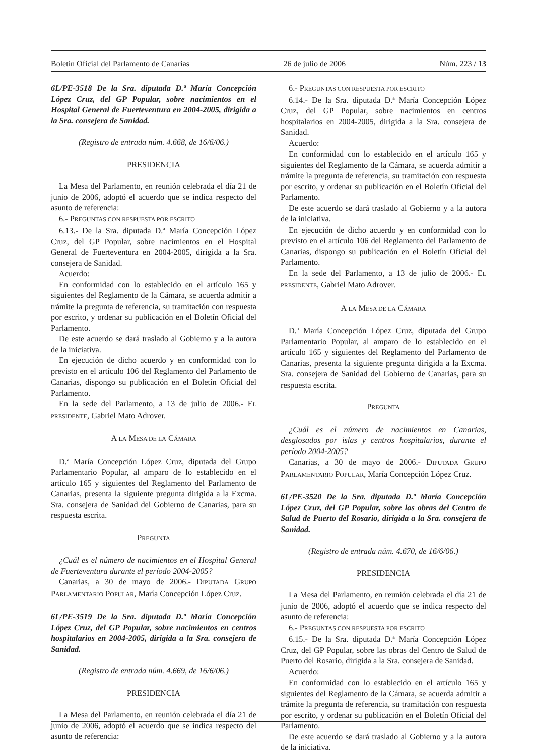Boletín Oficial del Parlamento de Canarias 26 de julio de 2006 Núm. 223 / 13
6L/PE-3518 De la Sra. diputada D.ª María Concepción López Cruz, del GP Popular, sobre nacimientos en el Hospital General de Fuerteventura en 2004-2005, dirigida a la Sra. consejera de Sanidad.
(Registro de entrada núm. 4.668, de 16/6/06.)
PRESIDENCIA
La Mesa del Parlamento, en reunión celebrada el día 21 de junio de 2006, adoptó el acuerdo que se indica respecto del asunto de referencia:
6.- PREGUNTAS CON RESPUESTA POR ESCRITO
6.13.- De la Sra. diputada D.ª María Concepción López Cruz, del GP Popular, sobre nacimientos en el Hospital General de Fuerteventura en 2004-2005, dirigida a la Sra. consejera de Sanidad.
Acuerdo:
En conformidad con lo establecido en el artículo 165 y siguientes del Reglamento de la Cámara, se acuerda admitir a trámite la pregunta de referencia, su tramitación con respuesta por escrito, y ordenar su publicación en el Boletín Oficial del Parlamento.
De este acuerdo se dará traslado al Gobierno y a la autora de la iniciativa.
En ejecución de dicho acuerdo y en conformidad con lo previsto en el artículo 106 del Reglamento del Parlamento de Canarias, dispongo su publicación en el Boletín Oficial del Parlamento.
En la sede del Parlamento, a 13 de julio de 2006.- EL PRESIDENTE, Gabriel Mato Adrover.
A LA MESA DE LA CÁMARA
D.ª María Concepción López Cruz, diputada del Grupo Parlamentario Popular, al amparo de lo establecido en el artículo 165 y siguientes del Reglamento del Parlamento de Canarias, presenta la siguiente pregunta dirigida a la Excma. Sra. consejera de Sanidad del Gobierno de Canarias, para su respuesta escrita.
PREGUNTA
¿Cuál es el número de nacimientos en el Hospital General de Fuerteventura durante el período 2004-2005?
Canarias, a 30 de mayo de 2006.- DIPUTADA GRUPO PARLAMENTARIO POPULAR, María Concepción López Cruz.
6L/PE-3519 De la Sra. diputada D.ª María Concepción López Cruz, del GP Popular, sobre nacimientos en centros hospitalarios en 2004-2005, dirigida a la Sra. consejera de Sanidad.
(Registro de entrada núm. 4.669, de 16/6/06.)
PRESIDENCIA
La Mesa del Parlamento, en reunión celebrada el día 21 de junio de 2006, adoptó el acuerdo que se indica respecto del asunto de referencia:
6.- PREGUNTAS CON RESPUESTA POR ESCRITO
6.14.- De la Sra. diputada D.ª María Concepción López Cruz, del GP Popular, sobre nacimientos en centros hospitalarios en 2004-2005, dirigida a la Sra. consejera de Sanidad.
Acuerdo:
En conformidad con lo establecido en el artículo 165 y siguientes del Reglamento de la Cámara, se acuerda admitir a trámite la pregunta de referencia, su tramitación con respuesta por escrito, y ordenar su publicación en el Boletín Oficial del Parlamento.
De este acuerdo se dará traslado al Gobierno y a la autora de la iniciativa.
En ejecución de dicho acuerdo y en conformidad con lo previsto en el artículo 106 del Reglamento del Parlamento de Canarias, dispongo su publicación en el Boletín Oficial del Parlamento.
En la sede del Parlamento, a 13 de julio de 2006.- EL PRESIDENTE, Gabriel Mato Adrover.
A LA MESA DE LA CÁMARA
D.ª María Concepción López Cruz, diputada del Grupo Parlamentario Popular, al amparo de lo establecido en el artículo 165 y siguientes del Reglamento del Parlamento de Canarias, presenta la siguiente pregunta dirigida a la Excma. Sra. consejera de Sanidad del Gobierno de Canarias, para su respuesta escrita.
PREGUNTA
¿Cuál es el número de nacimientos en Canarias, desglosados por islas y centros hospitalarios, durante el período 2004-2005?
Canarias, a 30 de mayo de 2006.- DIPUTADA GRUPO PARLAMENTARIO POPULAR, María Concepción López Cruz.
6L/PE-3520 De la Sra. diputada D.ª María Concepción López Cruz, del GP Popular, sobre las obras del Centro de Salud de Puerto del Rosario, dirigida a la Sra. consejera de Sanidad.
(Registro de entrada núm. 4.670, de 16/6/06.)
PRESIDENCIA
La Mesa del Parlamento, en reunión celebrada el día 21 de junio de 2006, adoptó el acuerdo que se indica respecto del asunto de referencia:
6.- PREGUNTAS CON RESPUESTA POR ESCRITO
6.15.- De la Sra. diputada D.ª María Concepción López Cruz, del GP Popular, sobre las obras del Centro de Salud de Puerto del Rosario, dirigida a la Sra. consejera de Sanidad.
Acuerdo:
En conformidad con lo establecido en el artículo 165 y siguientes del Reglamento de la Cámara, se acuerda admitir a trámite la pregunta de referencia, su tramitación con respuesta por escrito, y ordenar su publicación en el Boletín Oficial del Parlamento.
De este acuerdo se dará traslado al Gobierno y a la autora de la iniciativa.